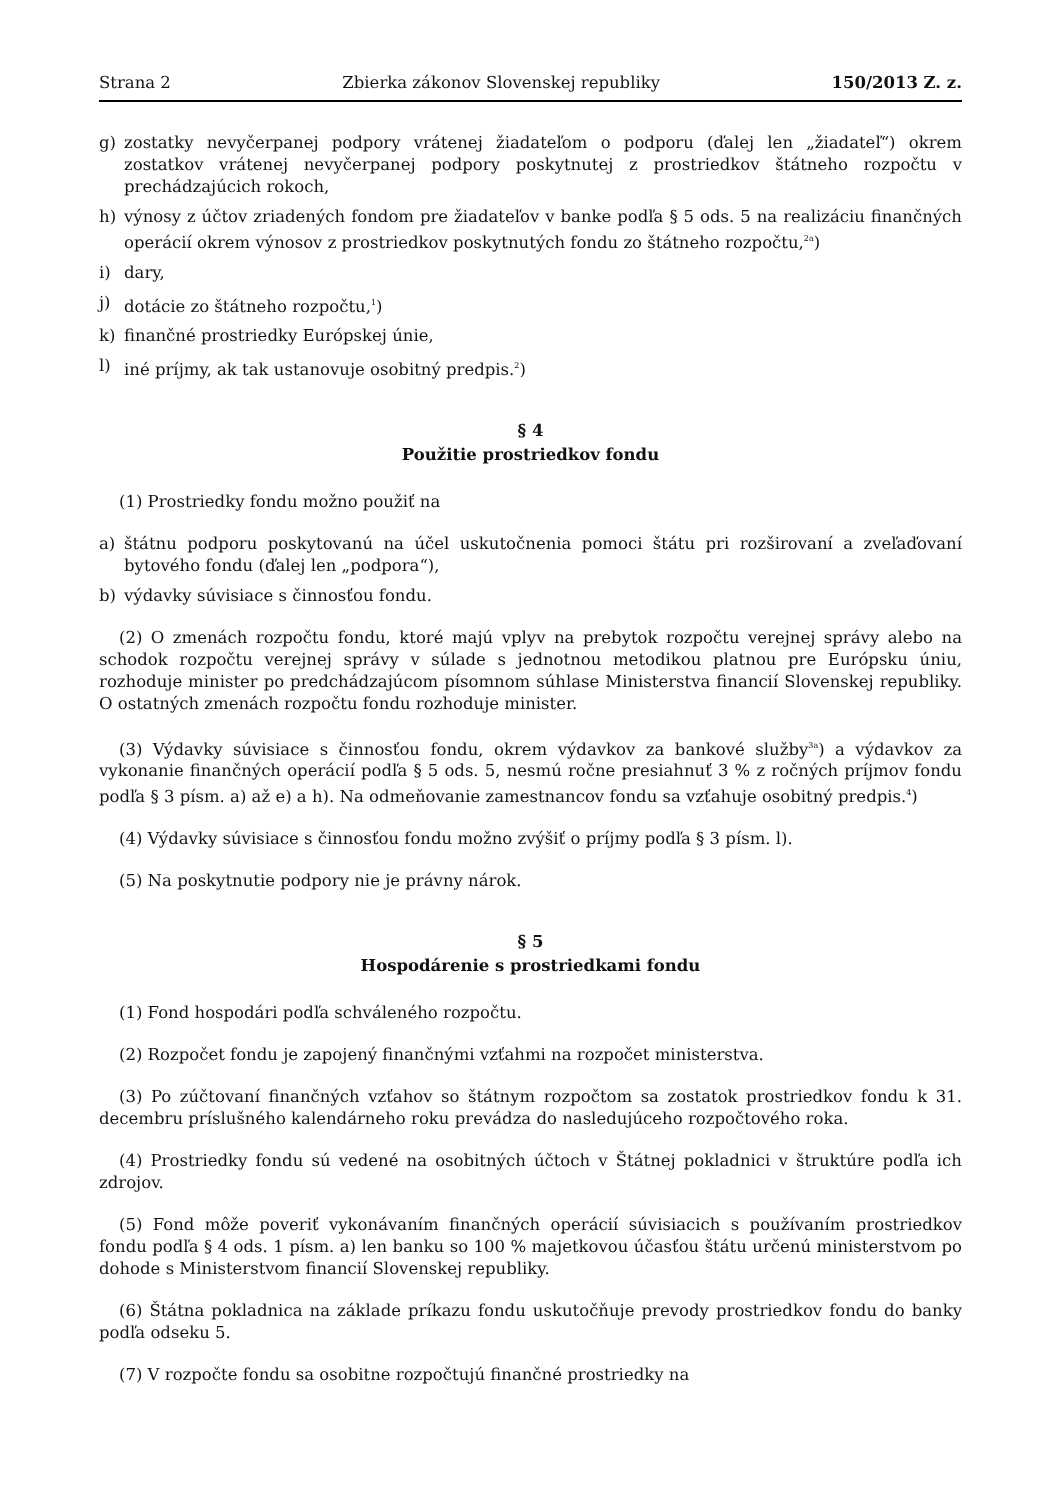Strana 2 Zbierka zákonov Slovenskej republiky 150/2013 Z. z.
g) zostatky nevyčerpanej podpory vrátenej žiadateľom o podporu (ďalej len „žiadateľ“) okrem zostatkov vrátenej nevyčerpanej podpory poskytnutej z prostriedkov štátneho rozpočtu v prechádzajúcich rokoch,
h) výnosy z účtov zriadených fondom pre žiadateľov v banke podľa § 5 ods. 5 na realizáciu finančných operácií okrem výnosov z prostriedkov poskytnutých fondu zo štátneho rozpočtu,<sup>2a</sup>)
i) dary,
j) dotácie zo štátneho rozpočtu,<sup>1</sup>)
k) finančné prostriedky Európskej únie,
l) iné príjmy, ak tak ustanovuje osobitný predpis.<sup>2</sup>)
§ 4
Použitie prostriedkov fondu
(1) Prostriedky fondu možno použiť na
a) štátnu podporu poskytovanú na účel uskutočnenia pomoci štátu pri rozširovaní a zveľaďovaní bytového fondu (ďalej len „podpora“),
b) výdavky súvisiace s činnosťou fondu.
(2) O zmenách rozpočtu fondu, ktoré majú vplyv na prebytok rozpočtu verejnej správy alebo na schodok rozpočtu verejnej správy v súlade s jednotnou metodikou platnou pre Európsku úniu, rozhoduje minister po predchádzajúcom písomnom súhlase Ministerstva financií Slovenskej republiky. O ostatných zmenách rozpočtu fondu rozhoduje minister.
(3) Výdavky súvisiace s činnosťou fondu, okrem výdavkov za bankové služby<sup>3a</sup>) a výdavkov za vykonanie finančných operácií podľa § 5 ods. 5, nesmú ročne presiahnuť 3 % z ročných príjmov fondu podľa § 3 písm. a) až e) a h). Na odmeňovanie zamestnancov fondu sa vzťahuje osobitný predpis.<sup>4</sup>)
(4) Výdavky súvisiace s činnosťou fondu možno zvýšiť o príjmy podľa § 3 písm. l).
(5) Na poskytnutie podpory nie je právny nárok.
§ 5
Hospodárenie s prostriedkami fondu
(1) Fond hospodári podľa schváleného rozpočtu.
(2) Rozpočet fondu je zapojený finančnými vzťahmi na rozpočet ministerstva.
(3) Po zúčtovaní finančných vzťahov so štátnym rozpočtom sa zostatok prostriedkov fondu k 31. decembru príslušného kalendárneho roku prevádza do nasledujúceho rozpočtového roka.
(4) Prostriedky fondu sú vedené na osobitných účtoch v Štátnej pokladnici v štruktúre podľa ich zdrojov.
(5) Fond môže poveriť vykonávaním finančných operácií súvisiacich s používaním prostriedkov fondu podľa § 4 ods. 1 písm. a) len banku so 100 % majetkovou účasťou štátu určenú ministerstvom po dohode s Ministerstvom financií Slovenskej republiky.
(6) Štátna pokladnica na základe príkazu fondu uskutočňuje prevody prostriedkov fondu do banky podľa odseku 5.
(7) V rozpočte fondu sa osobitne rozpočtujú finančné prostriedky na